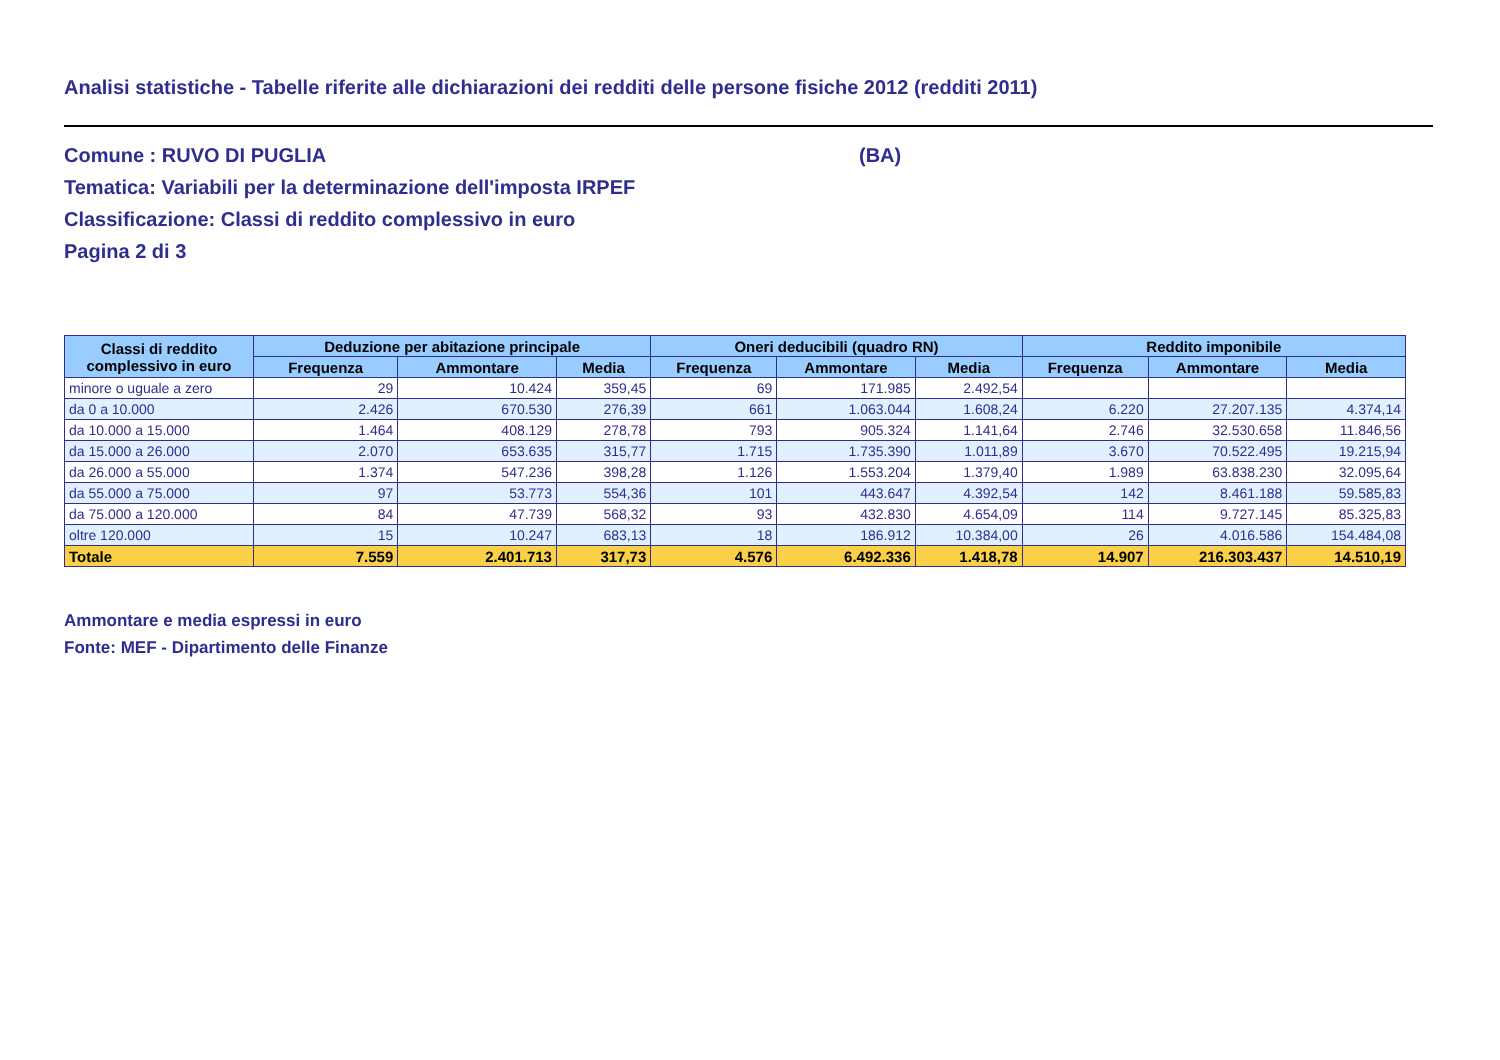Analisi statistiche - Tabelle riferite alle dichiarazioni dei redditi delle persone fisiche 2012 (redditi 2011)
Comune : RUVO DI PUGLIA (BA)
Tematica: Variabili per la determinazione dell'imposta IRPEF
Classificazione: Classi di reddito complessivo in euro
Pagina 2 di 3
| Classi di reddito complessivo in euro | Deduzione per abitazione principale | | | Oneri deducibili (quadro RN) | | | Reddito imponibile | | |
| --- | --- | --- | --- | --- | --- | --- | --- | --- | --- |
| | Frequenza | Ammontare | Media | Frequenza | Ammontare | Media | Frequenza | Ammontare | Media |
| minore o uguale a zero | 29 | 10.424 | 359,45 | 69 | 171.985 | 2.492,54 | | | |
| da 0 a 10.000 | 2.426 | 670.530 | 276,39 | 661 | 1.063.044 | 1.608,24 | 6.220 | 27.207.135 | 4.374,14 |
| da 10.000 a 15.000 | 1.464 | 408.129 | 278,78 | 793 | 905.324 | 1.141,64 | 2.746 | 32.530.658 | 11.846,56 |
| da 15.000 a 26.000 | 2.070 | 653.635 | 315,77 | 1.715 | 1.735.390 | 1.011,89 | 3.670 | 70.522.495 | 19.215,94 |
| da 26.000 a 55.000 | 1.374 | 547.236 | 398,28 | 1.126 | 1.553.204 | 1.379,40 | 1.989 | 63.838.230 | 32.095,64 |
| da 55.000 a 75.000 | 97 | 53.773 | 554,36 | 101 | 443.647 | 4.392,54 | 142 | 8.461.188 | 59.585,83 |
| da 75.000 a 120.000 | 84 | 47.739 | 568,32 | 93 | 432.830 | 4.654,09 | 114 | 9.727.145 | 85.325,83 |
| oltre 120.000 | 15 | 10.247 | 683,13 | 18 | 186.912 | 10.384,00 | 26 | 4.016.586 | 154.484,08 |
| Totale | 7.559 | 2.401.713 | 317,73 | 4.576 | 6.492.336 | 1.418,78 | 14.907 | 216.303.437 | 14.510,19 |
Ammontare e media espressi in euro
Fonte: MEF - Dipartimento delle Finanze